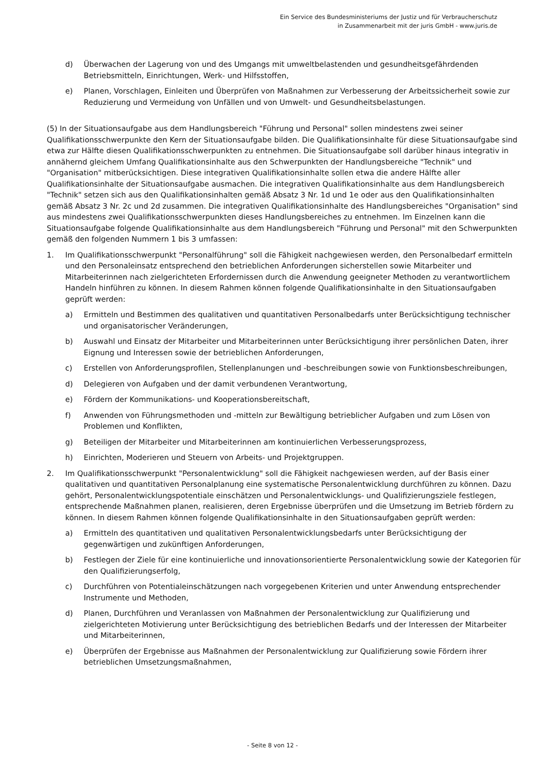Ein Service des Bundesministeriums der Justiz und für Verbraucherschutz
in Zusammenarbeit mit der juris GmbH - www.juris.de
d) Überwachen der Lagerung von und des Umgangs mit umweltbelastenden und gesundheitsgefährdenden Betriebsmitteln, Einrichtungen, Werk- und Hilfsstoffen,
e) Planen, Vorschlagen, Einleiten und Überprüfen von Maßnahmen zur Verbesserung der Arbeitssicherheit sowie zur Reduzierung und Vermeidung von Unfällen und von Umwelt- und Gesundheitsbelastungen.
(5) In der Situationsaufgabe aus dem Handlungsbereich "Führung und Personal" sollen mindestens zwei seiner Qualifikationsschwerpunkte den Kern der Situationsaufgabe bilden. Die Qualifikationsinhalte für diese Situationsaufgabe sind etwa zur Hälfte diesen Qualifikationsschwerpunkten zu entnehmen. Die Situationsaufgabe soll darüber hinaus integrativ in annähernd gleichem Umfang Qualifikationsinhalte aus den Schwerpunkten der Handlungsbereiche "Technik" und "Organisation" mitberücksichtigen. Diese integrativen Qualifikationsinhalte sollen etwa die andere Hälfte aller Qualifikationsinhalte der Situationsaufgabe ausmachen. Die integrativen Qualifikationsinhalte aus dem Handlungsbereich "Technik" setzen sich aus den Qualifikationsinhalten gemäß Absatz 3 Nr. 1d und 1e oder aus den Qualifikationsinhalten gemäß Absatz 3 Nr. 2c und 2d zusammen. Die integrativen Qualifikationsinhalte des Handlungsbereiches "Organisation" sind aus mindestens zwei Qualifikationsschwerpunkten dieses Handlungsbereiches zu entnehmen. Im Einzelnen kann die Situationsaufgabe folgende Qualifikationsinhalte aus dem Handlungsbereich "Führung und Personal" mit den Schwerpunkten gemäß den folgenden Nummern 1 bis 3 umfassen:
1. Im Qualifikationsschwerpunkt "Personalführung" soll die Fähigkeit nachgewiesen werden, den Personalbedarf ermitteln und den Personaleinsatz entsprechend den betrieblichen Anforderungen sicherstellen sowie Mitarbeiter und Mitarbeiterinnen nach zielgerichteten Erfordernissen durch die Anwendung geeigneter Methoden zu verantwortlichem Handeln hinführen zu können. In diesem Rahmen können folgende Qualifikationsinhalte in den Situationsaufgaben geprüft werden:
a) Ermitteln und Bestimmen des qualitativen und quantitativen Personalbedarfs unter Berücksichtigung technischer und organisatorischer Veränderungen,
b) Auswahl und Einsatz der Mitarbeiter und Mitarbeiterinnen unter Berücksichtigung ihrer persönlichen Daten, ihrer Eignung und Interessen sowie der betrieblichen Anforderungen,
c) Erstellen von Anforderungsprofilen, Stellenplanungen und -beschreibungen sowie von Funktionsbeschreibungen,
d) Delegieren von Aufgaben und der damit verbundenen Verantwortung,
e) Fördern der Kommunikations- und Kooperationsbereitschaft,
f) Anwenden von Führungsmethoden und -mitteln zur Bewältigung betrieblicher Aufgaben und zum Lösen von Problemen und Konflikten,
g) Beteiligen der Mitarbeiter und Mitarbeiterinnen am kontinuierlichen Verbesserungsprozess,
h) Einrichten, Moderieren und Steuern von Arbeits- und Projektgruppen.
2. Im Qualifikationsschwerpunkt "Personalentwicklung" soll die Fähigkeit nachgewiesen werden, auf der Basis einer qualitativen und quantitativen Personalplanung eine systematische Personalentwicklung durchführen zu können. Dazu gehört, Personalentwicklungspotentiale einschätzen und Personalentwicklungs- und Qualifizierungsziele festlegen, entsprechende Maßnahmen planen, realisieren, deren Ergebnisse überprüfen und die Umsetzung im Betrieb fördern zu können. In diesem Rahmen können folgende Qualifikationsinhalte in den Situationsaufgaben geprüft werden:
a) Ermitteln des quantitativen und qualitativen Personalentwicklungsbedarfs unter Berücksichtigung der gegenwärtigen und zukünftigen Anforderungen,
b) Festlegen der Ziele für eine kontinuierliche und innovationsorientierte Personalentwicklung sowie der Kategorien für den Qualifizierungserfolg,
c) Durchführen von Potentialeinschätzungen nach vorgegebenen Kriterien und unter Anwendung entsprechender Instrumente und Methoden,
d) Planen, Durchführen und Veranlassen von Maßnahmen der Personalentwicklung zur Qualifizierung und zielgerichteten Motivierung unter Berücksichtigung des betrieblichen Bedarfs und der Interessen der Mitarbeiter und Mitarbeiterinnen,
e) Überprüfen der Ergebnisse aus Maßnahmen der Personalentwicklung zur Qualifizierung sowie Fördern ihrer betrieblichen Umsetzungsmaßnahmen,
- Seite 8 von 12 -